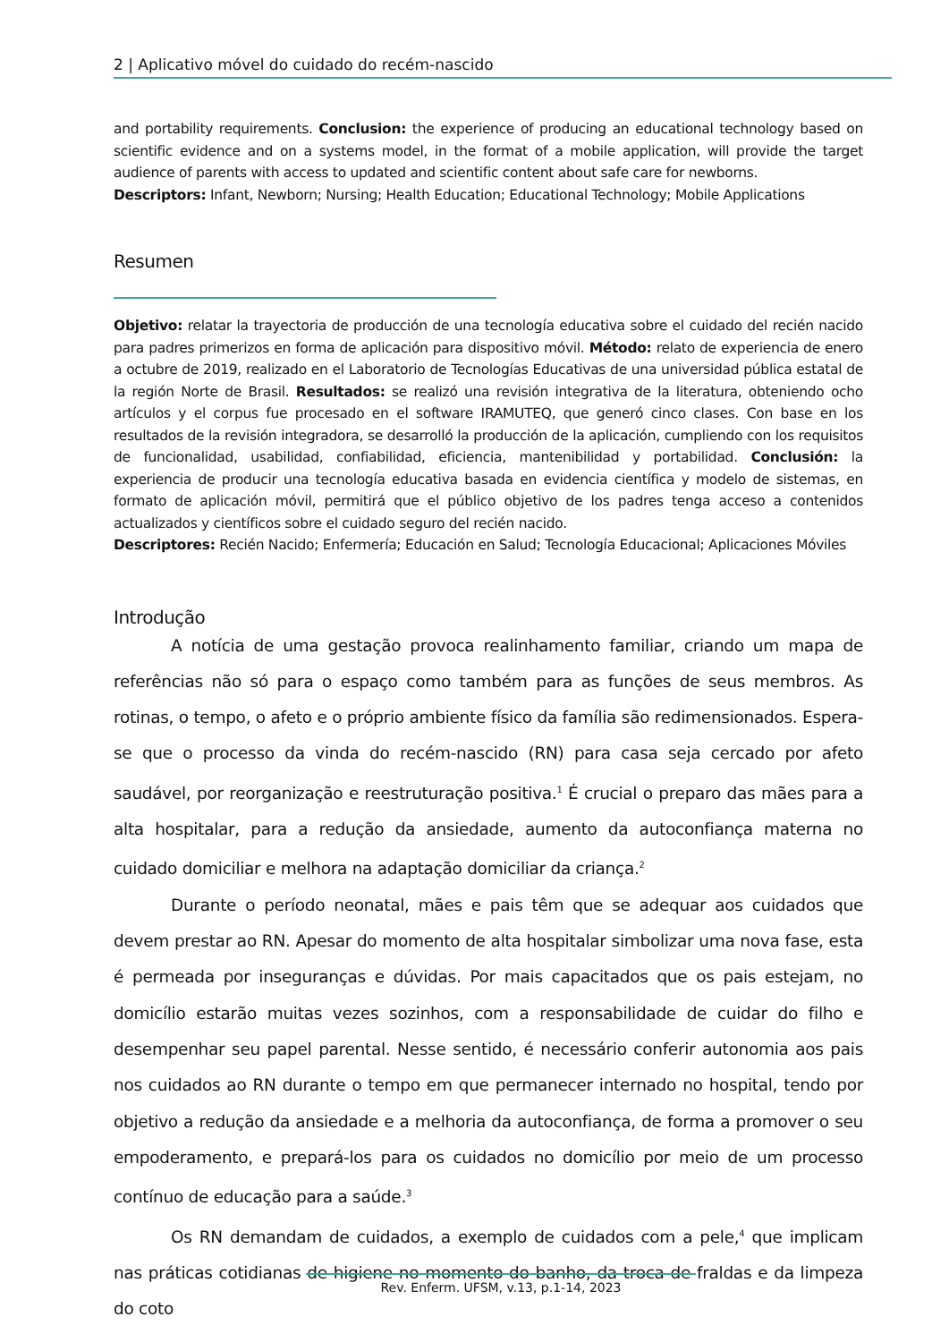2 | Aplicativo móvel do cuidado do recém-nascido
and portability requirements. Conclusion: the experience of producing an educational technology based on scientific evidence and on a systems model, in the format of a mobile application, will provide the target audience of parents with access to updated and scientific content about safe care for newborns.
Descriptors: Infant, Newborn; Nursing; Health Education; Educational Technology; Mobile Applications
Resumen
Objetivo: relatar la trayectoria de producción de una tecnología educativa sobre el cuidado del recién nacido para padres primerizos en forma de aplicación para dispositivo móvil. Método: relato de experiencia de enero a octubre de 2019, realizado en el Laboratorio de Tecnologías Educativas de una universidad pública estatal de la región Norte de Brasil. Resultados: se realizó una revisión integrativa de la literatura, obteniendo ocho artículos y el corpus fue procesado en el software IRAMUTEQ, que generó cinco clases. Con base en los resultados de la revisión integradora, se desarrolló la producción de la aplicación, cumpliendo con los requisitos de funcionalidad, usabilidad, confiabilidad, eficiencia, mantenibilidad y portabilidad. Conclusión: la experiencia de producir una tecnología educativa basada en evidencia científica y modelo de sistemas, en formato de aplicación móvil, permitirá que el público objetivo de los padres tenga acceso a contenidos actualizados y científicos sobre el cuidado seguro del recién nacido.
Descriptores: Recién Nacido; Enfermería; Educación en Salud; Tecnología Educacional; Aplicaciones Móviles
Introdução
A notícia de uma gestação provoca realinhamento familiar, criando um mapa de referências não só para o espaço como também para as funções de seus membros. As rotinas, o tempo, o afeto e o próprio ambiente físico da família são redimensionados. Espera-se que o processo da vinda do recém-nascido (RN) para casa seja cercado por afeto saudável, por reorganização e reestruturação positiva.<sup>1</sup> É crucial o preparo das mães para a alta hospitalar, para a redução da ansiedade, aumento da autoconfiança materna no cuidado domiciliar e melhora na adaptação domiciliar da criança.<sup>2</sup>
Durante o período neonatal, mães e pais têm que se adequar aos cuidados que devem prestar ao RN. Apesar do momento de alta hospitalar simbolizar uma nova fase, esta é permeada por inseguranças e dúvidas. Por mais capacitados que os pais estejam, no domicílio estarão muitas vezes sozinhos, com a responsabilidade de cuidar do filho e desempenhar seu papel parental. Nesse sentido, é necessário conferir autonomia aos pais nos cuidados ao RN durante o tempo em que permanecer internado no hospital, tendo por objetivo a redução da ansiedade e a melhoria da autoconfiança, de forma a promover o seu empoderamento, e prepará-los para os cuidados no domicílio por meio de um processo contínuo de educação para a saúde.<sup>3</sup>
Os RN demandam de cuidados, a exemplo de cuidados com a pele,<sup>4</sup> que implicam nas práticas cotidianas de higiene no momento do banho, da troca de fraldas e da limpeza do coto
Rev. Enferm. UFSM, v.13, p.1-14, 2023